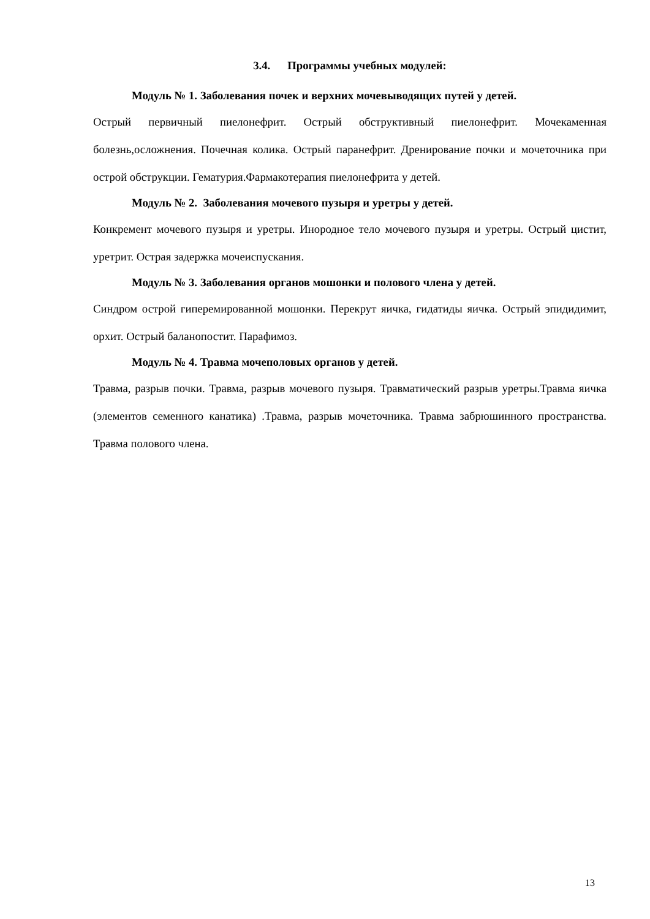3.4. Программы учебных модулей:
Модуль № 1. Заболевания почек и верхних мочевыводящих путей у детей.
Острый первичный пиелонефрит. Острый обструктивный пиелонефрит. Мочекаменная болезнь,осложнения. Почечная колика. Острый паранефрит. Дренирование почки и мочеточника при острой обструкции. Гематурия.Фармакотерапия пиелонефрита у детей.
Модуль № 2. Заболевания мочевого пузыря и уретры у детей.
Конкремент мочевого пузыря и уретры. Инородное тело мочевого пузыря и уретры. Острый цистит, уретрит. Острая задержка мочеиспускания.
Модуль № 3. Заболевания органов мошонки и полового члена у детей.
Синдром острой гиперемированной мошонки. Перекрут яичка, гидатиды яичка. Острый эпидидимит, орхит. Острый баланопостит. Парафимоз.
Модуль № 4. Травма мочеполовых органов у детей.
Травма, разрыв почки. Травма, разрыв мочевого пузыря. Травматический разрыв уретры.Травма яичка (элементов семенного канатика) .Травма, разрыв мочеточника. Травма забрюшинного пространства. Травма полового члена.
13